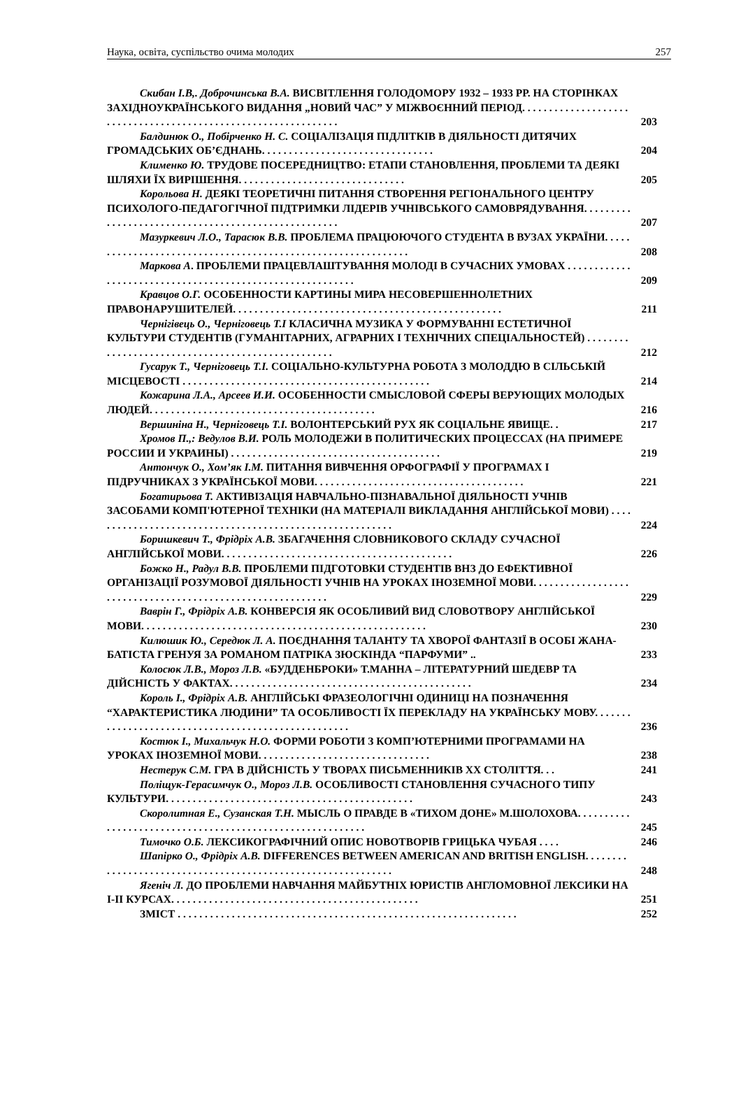Наука, освіта, суспільство очима молодих 257
Скибан І.В,. Доброчинська В.А. ВИСВІТЛЕННЯ ГОЛОДОМОРУ 1932 – 1933 РР. НА СТОРІНКАХ ЗАХІДНОУКРАЇНСЬКОГО ВИДАННЯ „НОВИЙ ЧАС” У МІЖВОЄННИЙ ПЕРІОД. . . . . . . . . . . . . . . . . . . . . . . . . . . . . . . . . . . . . . . . . . . . . . . . . . . . . . . . . . . . . . .
203
Балдинюк О., Побірченко Н. С. СОЦІАЛІЗАЦІЯ ПІДЛІТКІВ В ДІЯЛЬНОСТІ ДИТЯЧИХ ГРОМАДСЬКИХ ОБ’ЄДНАНЬ. . . . . . . . . . . . . . . . . . . . . . . . . . . . . . . .
204
Клименко Ю. ТРУДОВЕ ПОСЕРЕДНИЦТВО: ЕТАПИ СТАНОВЛЕННЯ, ПРОБЛЕМИ ТА ДЕЯКІ ШЛЯХИ ЇХ ВИРІШЕННЯ. . . . . . . . . . . . . . . . . . . . . . . . . . . . . . .
205
Корольова Н. ДЕЯКІ ТЕОРЕТИЧНІ ПИТАННЯ СТВОРЕННЯ РЕГІОНАЛЬНОГО ЦЕНТРУ ПСИХОЛОГО-ПЕДАГОГІЧНОЇ ПІДТРИМКИ ЛІДЕРІВ УЧНІВСЬКОГО САМОВРЯДУВАННЯ. . . . . . . . . . . . . . . . . . . . . . . . . . . . . . . . . . . . . . . . . . . . . . . . . . . .
207
Мазуркевич Л.О., Тарасюк В.В. ПРОБЛЕМА ПРАЦЮЮЧОГО СТУДЕНТА В ВУЗАХ УКРАЇНИ. . . . . . . . . . . . . . . . . . . . . . . . . . . . . . . . . . . . . . . . . . . . . . . . . . . . . . . . . . . . .
208
Маркова А. ПРОБЛЕМИ ПРАЦЕВЛАШТУВАННЯ МОЛОДІ В СУЧАСНИХ УМОВАХ . . . . . . . . . . . . . . . . . . . . . . . . . . . . . . . . . . . . . . . . . . . . . . . . . . . . . . . . . .
209
Кравцов О.Г. ОСОБЕННОСТИ КАРТИНЫ МИРА НЕСОВЕРШЕННОЛЕТНИХ ПРАВОНАРУШИТЕЛЕЙ. . . . . . . . . . . . . . . . . . . . . . . . . . . . . . . . . . . . . . . . . . . . . . . . . .
211
Чернігівець О., Черніговець Т.І КЛАСИЧНА МУЗИКА У ФОРМУВАННІ ЕСТЕТИЧНОЇ КУЛЬТУРИ СТУДЕНТІВ (ГУМАНІТАРНИХ, АГРАРНИХ І ТЕХНІЧНИХ СПЕЦІАЛЬНОСТЕЙ) . . . . . . . . . . . . . . . . . . . . . . . . . . . . . . . . . . . . . . . . . . . . . . . . . .
212
Гусарук Т., Черніговець Т.І. СОЦІАЛЬНО-КУЛЬТУРНА РОБОТА З МОЛОДДЮ В СІЛЬСЬКІЙ МІСЦЕВОСТІ . . . . . . . . . . . . . . . . . . . . . . . . . . . . . . . . . . . . . . . . . . . . . .
214
Кожарина Л.А., Арсеев И.И. ОСОБЕННОСТИ СМЫСЛОВОЙ СФЕРЫ ВЕРУЮЩИХ МОЛОДЫХ ЛЮДЕЙ. . . . . . . . . . . . . . . . . . . . . . . . . . . . . . . . . . . . . . . . . .
216
Вершиніна Н., Черніговець Т.І. ВОЛОНТЕРСЬКИЙ РУХ ЯК СОЦІАЛЬНЕ ЯВИЩЕ. .
217
Хромов П.,: Ведулов В.И. РОЛЬ МОЛОДЕЖИ В ПОЛИТИЧЕСКИХ ПРОЦЕССАХ (НА ПРИМЕРЕ РОССИИ И УКРАИНЫ) . . . . . . . . . . . . . . . . . . . . . . . . . . . . . . . . . . . . . . .
219
Антончук О., Хом’як І.М. ПИТАННЯ ВИВЧЕННЯ ОРФОГРАФІЇ У ПРОГРАМАХ І ПІДРУЧНИКАХ З УКРАЇНСЬКОЇ МОВИ. . . . . . . . . . . . . . . . . . . . . . . . . . . . . . . . . . . . . . .
221
Богатирьова Т. АКТИВІЗАЦІЯ НАВЧАЛЬНО-ПІЗНАВАЛЬНОЇ ДІЯЛЬНОСТІ УЧНІВ ЗАСОБАМИ КОМП'ЮТЕРНОЇ ТЕХНІКИ (НА МАТЕРІАЛІ ВИКЛАДАННЯ АНГЛІЙСЬКОЇ МОВИ) . . . . . . . . . . . . . . . . . . . . . . . . . . . . . . . . . . . . . . . . . . . . . . . . . . . . . . . . .
224
Боришкевич Т., Фрідріх А.В. ЗБАГАЧЕННЯ СЛОВНИКОВОГО СКЛАДУ СУЧАСНОЇ АНГЛІЙСЬКОЇ МОВИ. . . . . . . . . . . . . . . . . . . . . . . . . . . . . . . . . . . . . . . . . . .
226
Божко Н., Радул В.В. ПРОБЛЕМИ ПІДГОТОВКИ СТУДЕНТІВ ВНЗ ДО ЕФЕКТИВНОЇ ОРГАНІЗАЦІЇ РОЗУМОВОЇ ДІЯЛЬНОСТІ УЧНІВ НА УРОКАХ ІНОЗЕМНОЇ МОВИ. . . . . . . . . . . . . . . . . . . . . . . . . . . . . . . . . . . . . . . . . . . . . . . . . . . . . . . . . . .
229
Ваврін Г., Фрідріх А.В. КОНВЕРСІЯ ЯК ОСОБЛИВИЙ ВИД СЛОВОТВОРУ АНГЛІЙСЬКОЇ МОВИ. . . . . . . . . . . . . . . . . . . . . . . . . . . . . . . . . . . . . . . . . . . . . . . . . . . . .
230
Килюшик Ю., Середюк Л. А. ПОЄДНАННЯ ТАЛАНТУ ТА ХВОРОЇ ФАНТАЗІЇ В ОСОБІ ЖАНА-БАТІСТА ГРЕНУЯ ЗА РОМАНОМ ПАТРІКА ЗЮСКІНДА “ПАРФУМИ” ..
233
Колосюк Л.В., Мороз Л.В. «БУДДЕНБРОКИ» Т.МАННА – ЛІТЕРАТУРНИЙ ШЕДЕВР ТА ДІЙСНІСТЬ У ФАКТАХ. . . . . . . . . . . . . . . . . . . . . . . . . . . . . . . . . . . . . . . . . . . . .
234
Король І., Фрідріх А.В. АНГЛІЙСЬКІ ФРАЗЕОЛОГІЧНІ ОДИНИЦІ НА ПОЗНАЧЕННЯ “ХАРАКТЕРИСТИКА ЛЮДИНИ” ТА ОСОБЛИВОСТІ ЇХ ПЕРЕКЛАДУ НА УКРАЇНСЬКУ МОВУ. . . . . . . . . . . . . . . . . . . . . . . . . . . . . . . . . . . . . . . . . . . . . . . . . . . .
236
Костюк І., Михальчук Н.О. ФОРМИ РОБОТИ З КОМП’ЮТЕРНИМИ ПРОГРАМАМИ НА УРОКАХ ІНОЗЕМНОЇ МОВИ. . . . . . . . . . . . . . . . . . . . . . . . . . . . . . . .
238
Нестерук С.М. ГРА В ДІЙСНІСТЬ У ТВОРАХ ПИСЬМЕННИКІВ ХХ СТОЛІТТЯ. . .
241
Поліщук-Герасимчук О., Мороз Л.В. ОСОБЛИВОСТІ СТАНОВЛЕННЯ СУЧАСНОГО ТИПУ КУЛЬТУРИ. . . . . . . . . . . . . . . . . . . . . . . . . . . . . . . . . . . . . . . . . . . . . .
243
Скоролитная Е., Сузанская Т.Н. МЫСЛЬ О ПРАВДЕ В «ТИХОМ ДОНЕ» М.ШОЛОХОВА. . . . . . . . . . . . . . . . . . . . . . . . . . . . . . . . . . . . . . . . . . . . . . . . . . . . . . . . . .
245
Тимочко О.Б. ЛЕКСИКОГРАФІЧНИЙ ОПИС НОВОТВОРІВ ГРИЦЬКА ЧУБАЯ . . . .
246
Шапірко О., Фрідріх А.В. DIFFERENCES BETWEEN AMERICAN AND BRITISH ENGLISH. . . . . . . . . . . . . . . . . . . . . . . . . . . . . . . . . . . . . . . . . . . . . . . . . . . . . . . . . . . . .
248
Ягеніч Л. ДО ПРОБЛЕМИ НАВЧАННЯ МАЙБУТНІХ ЮРИСТІВ АНГЛОМОВНОЇ ЛЕКСИКИ НА І-ІІ КУРСАХ. . . . . . . . . . . . . . . . . . . . . . . . . . . . . . . . . . . . . . . . . . . . . .
251
ЗМІСТ . . . . . . . . . . . . . . . . . . . . . . . . . . . . . . . . . . . . . . . . . . . . . . . . . . . . . . . . . . . . . . .
252